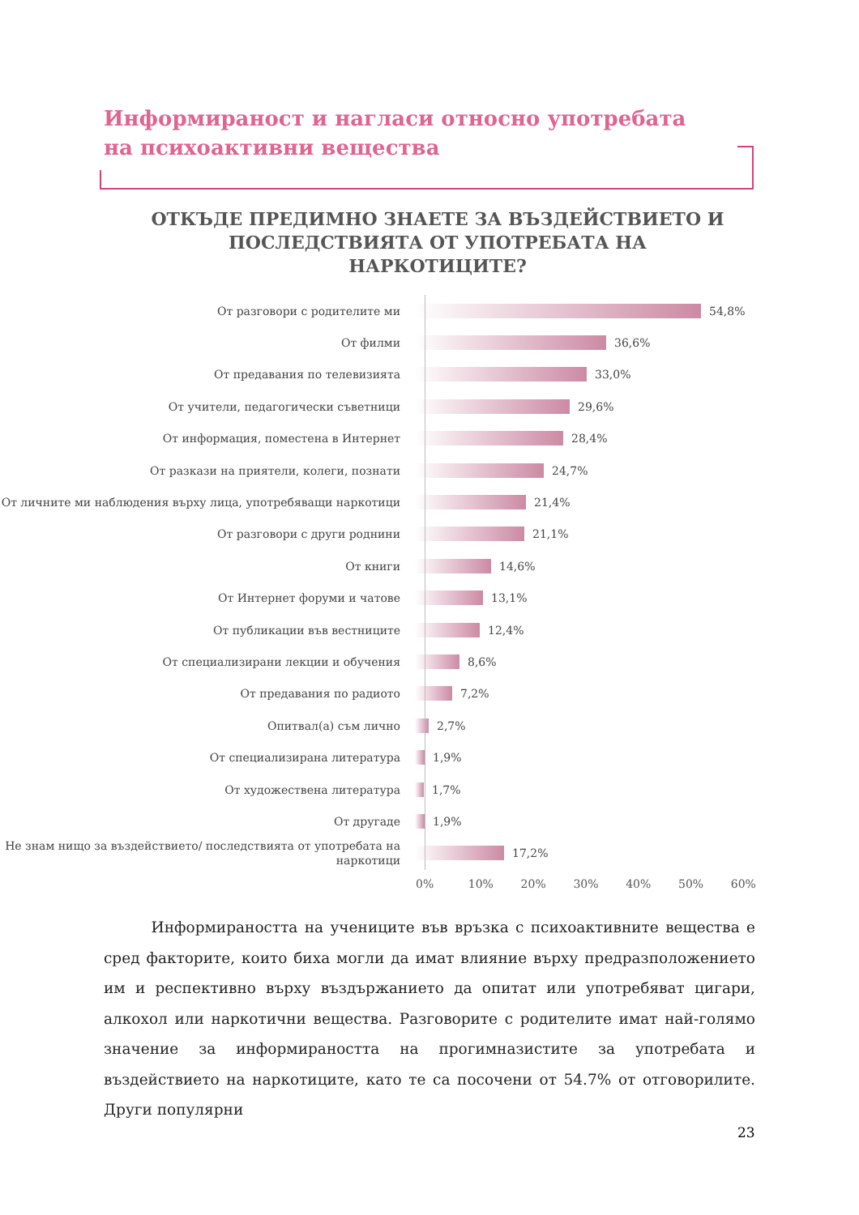Информираност и нагласи относно употребата на психоактивни вещества
ОТКЪДЕ ПРЕДИМНО ЗНАЕТЕ ЗА ВЪЗДЕЙСТВИЕТО И ПОСЛЕДСТВИЯТА ОТ УПОТРЕБАТА НА НАРКОТИЦИТЕ?
От разговори с родителите ми
54,8%
От филми
36,6%
От предавания по телевизията
33,0%
От учители, педагогически съветници
29,6%
От информация, поместена в Интернет
28,4%
От разкази на приятели, колеги, познати
24,7%
От личните ми наблюдения върху лица, употребяващи наркотици
21,4%
От разговори с други роднини
21,1%
От книги
14,6%
От Интернет форуми и чатове
13,1%
От публикации във вестниците
12,4%
От специализирани лекции и обучения
8,6%
От предавания по радиото
7,2%
Опитвал(а) съм лично
2,7%
От специализирана литература
1,9%
От художествена литература
1,7%
От другаде
1,9%
Не знам нищо за въздействието/ последствията от употребата на наркотици
17,2%
0% 10% 20% 30% 40% 50% 60%
Информираността на учениците във връзка с психоактивните вещества е сред факторите, които биха могли да имат влияние върху предразположението им и респективно върху въздържанието да опитат или употребяват цигари, алкохол или наркотични вещества. Разговорите с родителите имат най-голямо значение за информираността на прогимназистите за употребата и въздействието на наркотиците, като те са посочени от 54.7% от отговорилите. Други популярни
23